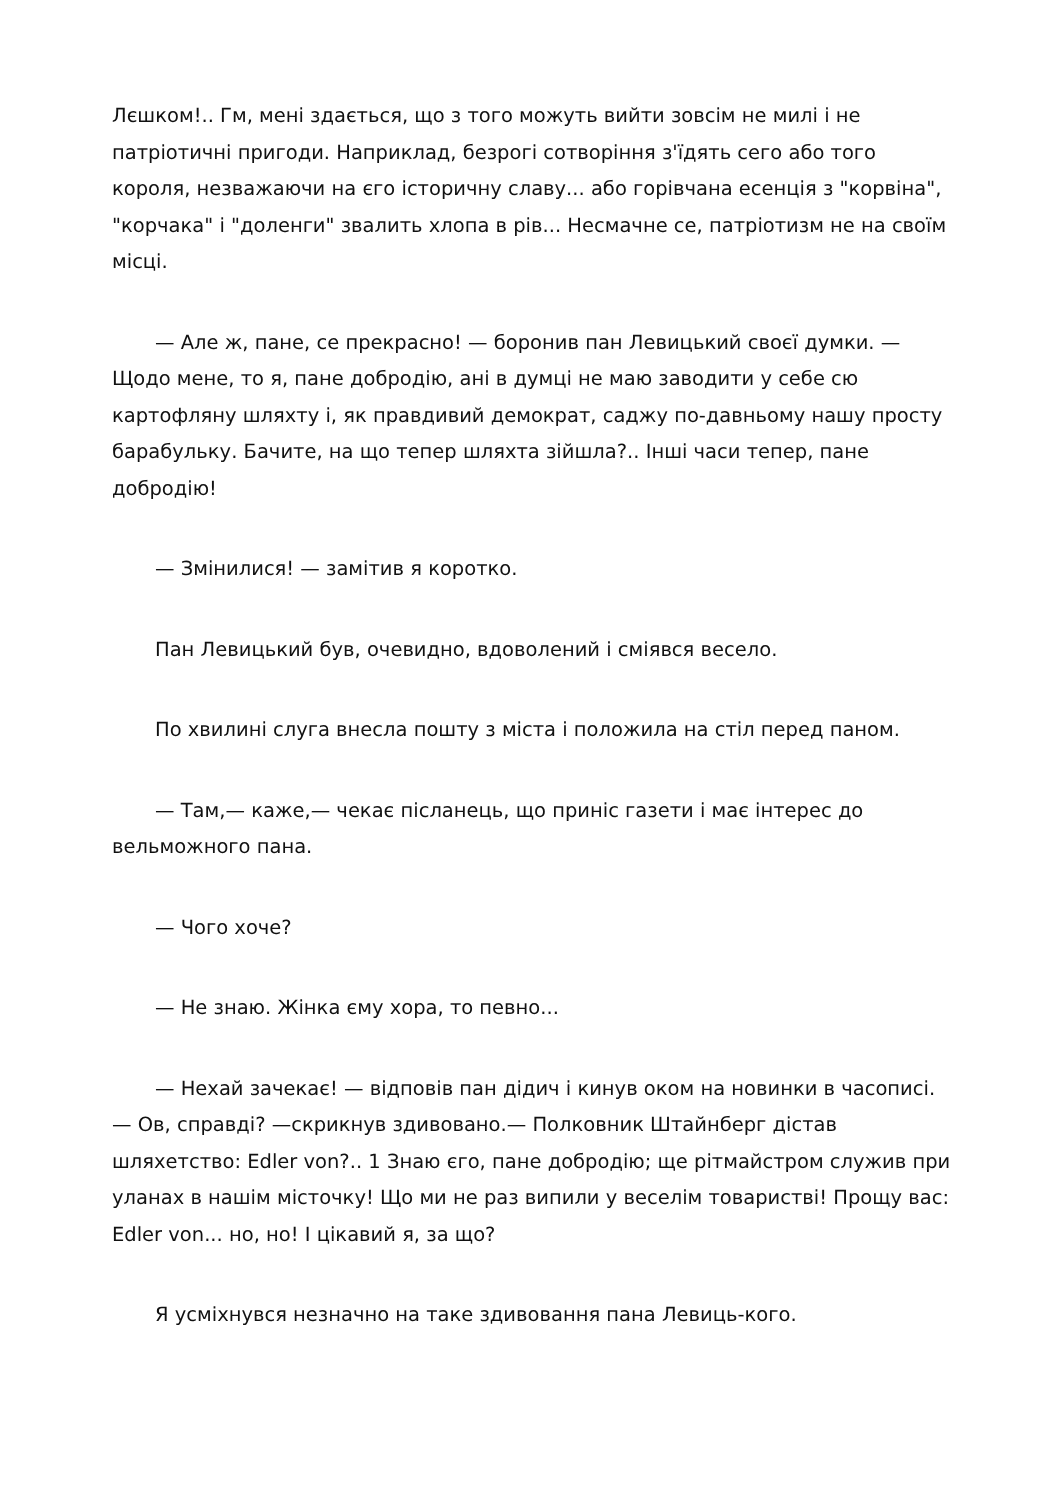Лєшком!.. Гм, мені здається, що з того можуть вийти зовсім не милі і не патріотичні пригоди. Наприклад, безрогі сотворіння з'їдять сего або того короля, незважаючи на єго історичну славу... або горівчана есенція з "корвіна", "корчака" і "доленги" звалить хлопа в рів... Несмачне се, патріотизм не на своїм місці.
— Але ж, пане, се прекрасно! — боронив пан Левицький своєї думки. — Щодо мене, то я, пане добродію, ані в думці не маю заводити у себе сю картофляну шляхту і, як правдивий демократ, саджу по-давньому нашу просту барабульку. Бачите, на що тепер шляхта зійшла?.. Інші часи тепер, пане добродію!
— Змінилися! — замітив я коротко.
Пан Левицький був, очевидно, вдоволений і сміявся весело.
По хвилині слуга внесла пошту з міста і положила на стіл перед паном.
— Там,— каже,— чекає післанець, що приніс газети і має інтерес до вельможного пана.
— Чого хоче?
— Не знаю. Жінка єму хора, то певно...
— Нехай зачекає! — відповів пан дідич і кинув оком на новинки в часописі.— Ов, справді? —скрикнув здивовано.— Полковник Штайнберг дістав шляхетство: Edler von?.. 1 Знаю єго, пане добродію; ще рітмайстром служив при уланах в нашім місточку! Що ми не раз випили у веселім товаристві! Прощу вас: Edler von... но, но! І цікавий я, за що?
Я усміхнувся незначно на таке здивовання пана Левиць-кого.